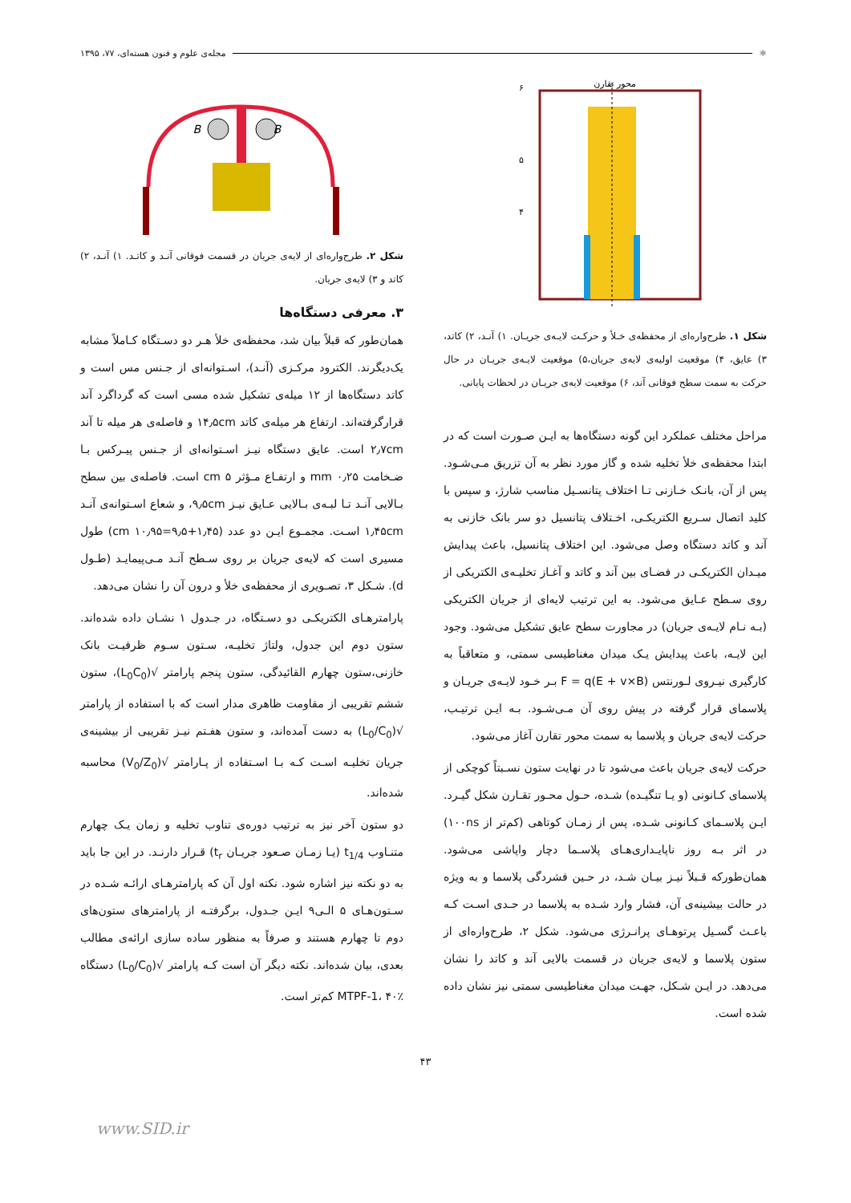⚛
مجله‌ی علوم و فنون هسته‌ای، ۷۷، ۱۳۹۵
محور تقارن
۶
۵
۴
شکل ۱. طرح‌واره‌ای از محفظه‌ی خـلأ و حرکـت لایـه‌ی جریـان. ۱) آنـد، ۲) کاتد، ۳) عایق، ۴) موقعیت اولیه‌ی لایه‌ی جریان،۵) موقعیت لایـه‌ی جریـان در حال حرکت به سمت سطح فوقانی آند، ۶) موقعیت لایه‌ی جریـان در لحظات پایانی.
مراحل مختلف عملکرد این گونه دستگاه‌ها به ایـن صـورت است که در ابتدا محفظه‌ی خلأ تخلیه شده و گاز مورد نظر به آن تزریق مـی‌شـود. پس از آن، بانـک خـازنی تـا اختلاف پتانسـیل مناسب شارژ، و سپس با کلید اتصال سـریع الکتریکـی، اخـتلاف پتانسیل دو سر بانک خازنی به آند و کاتد دستگاه وصل می‌شود. این اختلاف پتانسیل، باعث پیدایش میـدان الکتریکـی در فضـای بین آند و کاتد و آغـاز تخلیـه‌ی الکتریکی از روی سـطح عـایق می‌شود. به این ترتیب لایه‌ای از جریان الکتریکی (بـه نـام لایـه‌ی جریان) در مجاورت سطح عایق تشکیل می‌شود. وجود این لایـه، باعث پیدایش یـک میدان مغناطیسی سمتی، و متعاقباً به کارگیری نیـروی لـورنتس F = q(E + v×B) بـر خـود لایـه‌ی جریـان و پلاسمای قرار گرفته در پیش روی آن مـی‌شـود. بـه ایـن ترتیـب، حرکت لایه‌ی جریان و پلاسما به سمت محور تقارن آغاز می‌شود.
حرکت لایه‌ی جریان باعث می‌شود تا در نهایت ستون نسـبتاً کوچکی از پلاسمای کـانونی (و یـا تنگیـده) شـده، حـول محـور تقـارن شکل گیـرد. ایـن پلاسـمای کـانونی شـده، پس از زمـان کوتاهی (کم‌تر از ۱۰۰ns) در اثر بـه روز ناپایـداری‌هـای پلاسـما دچار واپاشی می‌شود. همان‌طورکه قـبلاً نیـز بیـان شـد، در حـین فشردگی پلاسما و به ویژه در حالت بیشینه‌ی آن، فشار وارد شـده به پلاسما در حـدی اسـت کـه باعـث گسـیل پرتوهـای پرانـرژی می‌شود. شکل ۲، طرح‌واره‌ای از ستون پلاسما و لایه‌ی جریان در قسمت بالایی آند و کاتد را نشان می‌دهد. در ایـن شـکل، جهـت میدان مغناطیسی سمتی نیز نشان داده شده است.
B
B
شکل ۲. طرح‌واره‌ای از لایه‌ی جریان در قسمت فوقانی آنـد و کاتـد. ۱) آنـد، ۲) کاتد و ۳) لایه‌ی جریان.
۳. معرفی دستگاه‌ها
همان‌طور که قبلاً بیان شد، محفظه‌ی خلأ هـر دو دسـتگاه کـاملاً مشابه یک‌دیگرند. الکترود مرکـزی (آنـد)، اسـتوانه‌ای از جـنس مس است و کاتد دستگاه‌ها از ۱۲ میله‌ی تشکیل شده مسی است که گرداگرد آند قرارگرفته‌اند. ارتفاع هر میله‌ی کاتد ۱۴٫۵cm و فاصله‌ی هر میله تا آند ۲٫۷cm است. عایق دستگاه نیـز اسـتوانه‌ای از جـنس پیـرکس بـا ضـخامت ۰٫۲۵ mm و ارتفـاع مـؤثر ۵ cm است. فاصله‌ی بین سطح بـالایی آنـد تـا لبـه‌ی بـالایی عـایق نیـز ۹٫۵cm، و شعاع اسـتوانه‌ی آنـد ۱٫۴۵cm اسـت. مجمـوع ایـن دو عدد (۱٫۴۵+۹٫۵=۱۰٫۹۵ cm) طول مسیری است که لایه‌ی جریان بر روی سـطح آنـد مـی‌پیمایـد (طـول d). شـکل ۳، تصـویری از محفظه‌ی خلأ و درون آن را نشان می‌دهد.
پارامترهـای الکتریکـی دو دسـتگاه، در جـدول ۱ نشـان داده شده‌اند. ستون دوم این جدول، ولتاژ تخلیـه، سـتون سـوم ظرفیـت بانک خازنی،ستون چهارم القائیدگی، ستون پنجم پارامتر √(L<sub>0</sub>C<sub>0</sub>)، ستون ششم تقریبی از مقاومت ظاهری مدار است که با استفاده از پارامتر √(L<sub>0</sub>/C<sub>0</sub>) به دست آمده‌اند، و ستون هفـتم نیـز تقریبی از بیشینه‌ی جریان تخلیـه اسـت کـه بـا اسـتفاده از پـارامتر √(V<sub>0</sub>/Z<sub>0</sub>) محاسبه شده‌اند.
دو ستون آخر نیز به ترتیب دوره‌ی تناوب تخلیه و زمان یـک چهارم متنـاوب t<sub>1/4</sub> (یـا زمـان صـعود جریـان t<sub>r</sub>) قـرار دارنـد. در این جا باید به دو نکته نیز اشاره شود. نکته اول آن که پارامترهـای ارائـه شـده در سـتون‌هـای ۵ الـی۹ ایـن جـدول، برگرفتـه از پارامترهای ستون‌های دوم تا چهارم هستند و صرفاً به منظور ساده سازی ارائه‌ی مطالب بعدی، بیان شده‌اند. نکته دیگر آن است کـه پارامتر √(L<sub>0</sub>/C<sub>0</sub>) دستگاه MTPF-1، ۴۰٪ کم‌تر است.
۴۳
www.SID.ir